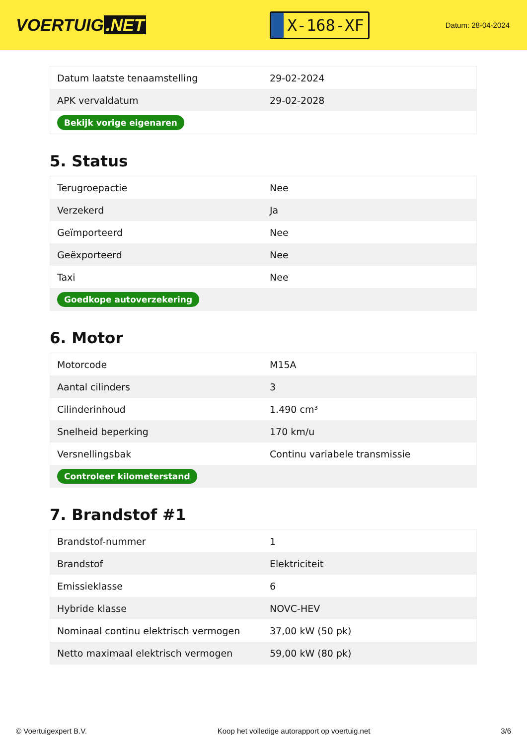VOERTUIG.NET
X-168-XF
Datum: 28-04-2024
| Datum laatste tenaamstelling | 29-02-2024 |
| APK vervaldatum | 29-02-2028 |
| Bekijk vorige eigenaren | |
5. Status
| Terugroepactie | Nee |
| Verzekerd | Ja |
| Geïmporteerd | Nee |
| Geëxporteerd | Nee |
| Taxi | Nee |
| Goedkope autoverzekering | |
6. Motor
| Motorcode | M15A |
| Aantal cilinders | 3 |
| Cilinderinhoud | 1.490 cm³ |
| Snelheid beperking | 170 km/u |
| Versnellingsbak | Continu variabele transmissie |
| Controleer kilometerstand | |
7. Brandstof #1
| Brandstof-nummer | 1 |
| Brandstof | Elektriciteit |
| Emissieklasse | 6 |
| Hybride klasse | NOVC-HEV |
| Nominaal continu elektrisch vermogen | 37,00 kW (50 pk) |
| Netto maximaal elektrisch vermogen | 59,00 kW (80 pk) |
© Voertuigexpert B.V. Koop het volledige autorapport op voertuig.net 3/6